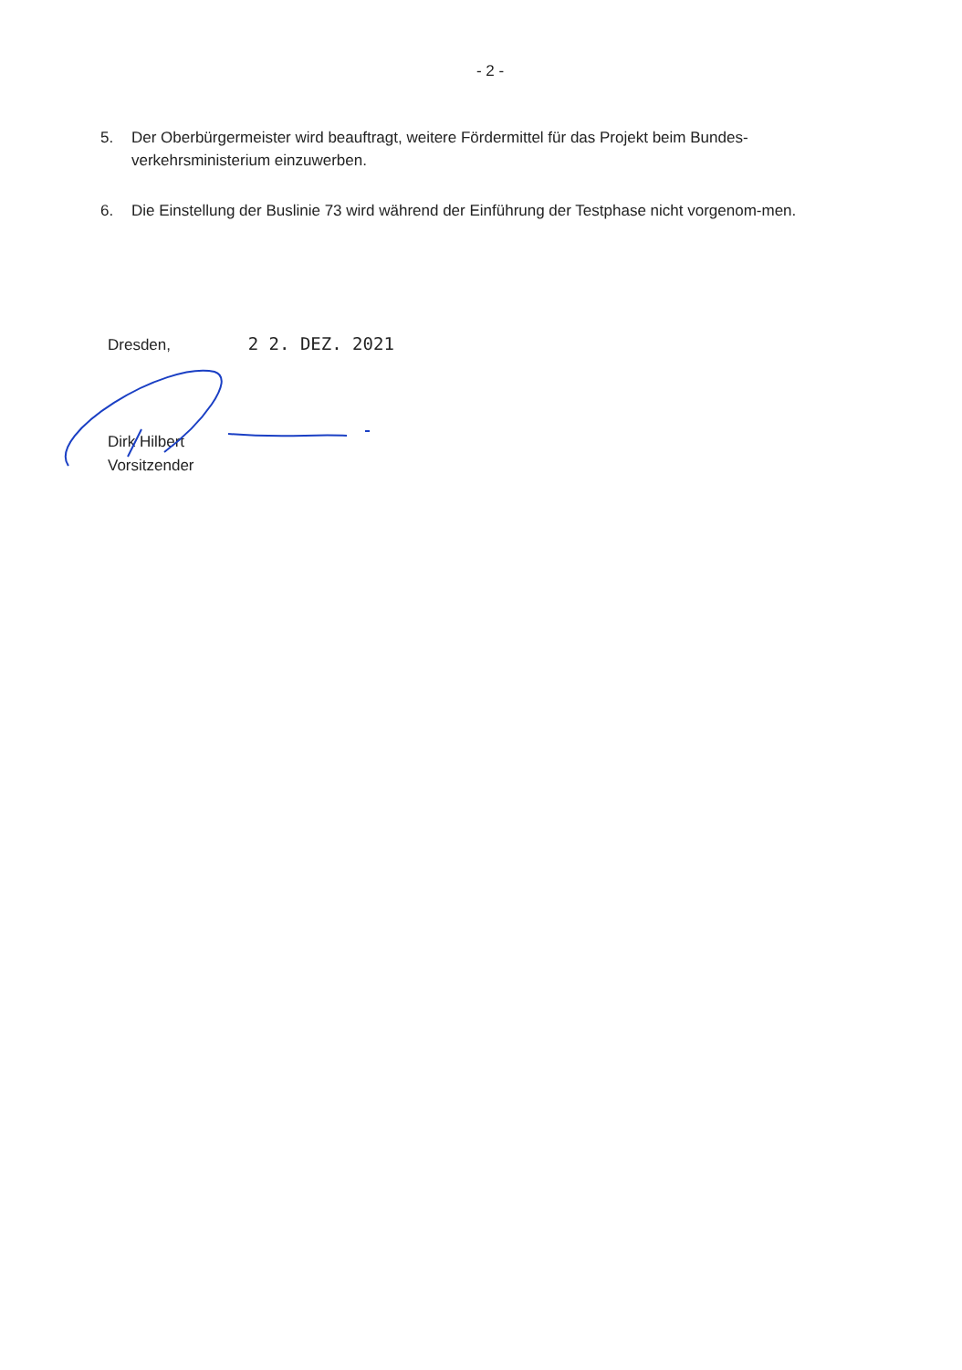- 2 -
5. Der Oberbürgermeister wird beauftragt, weitere Fördermittel für das Projekt beim Bundes-verkehrsministerium einzuwerben.
6. Die Einstellung der Buslinie 73 wird während der Einführung der Testphase nicht vorgenom-men.
Dresden, 2 2. DEZ. 2021
Dirk Hilbert
Vorsitzender